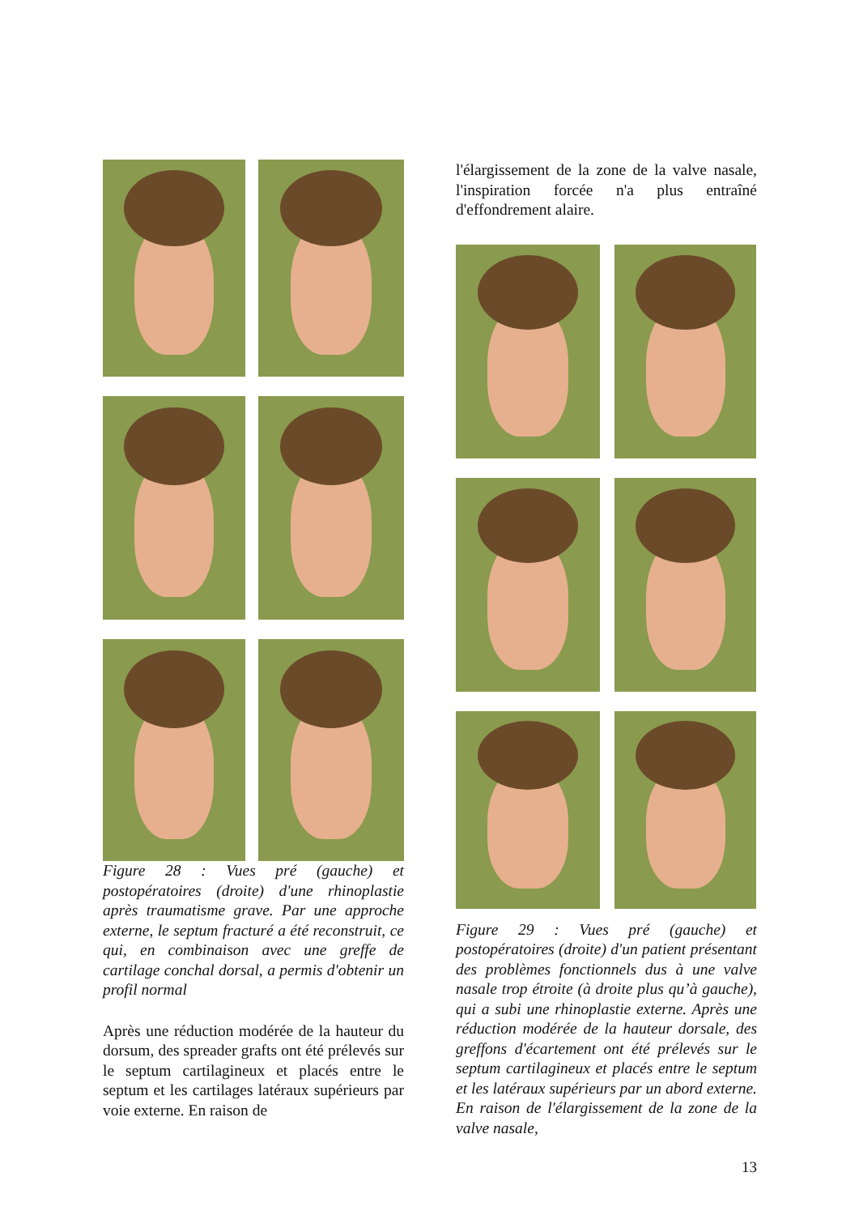Figure 28 : Vues pré (gauche) et postopératoires (droite) d'une rhinoplastie après traumatisme grave. Par une approche externe, le septum fracturé a été reconstruit, ce qui, en combinaison avec une greffe de cartilage conchal dorsal, a permis d'obtenir un profil normal
Après une réduction modérée de la hauteur du dorsum, des spreader grafts ont été prélevés sur le septum cartilagineux et placés entre le septum et les cartilages latéraux supérieurs par voie externe. En raison de
l'élargissement de la zone de la valve nasale, l'inspiration forcée n'a plus entraîné d'effondrement alaire.
Figure 29 : Vues pré (gauche) et postopératoires (droite) d'un patient présentant des problèmes fonctionnels dus à une valve nasale trop étroite (à droite plus qu’à gauche), qui a subi une rhinoplastie externe. Après une réduction modérée de la hauteur dorsale, des greffons d'écartement ont été prélevés sur le septum cartilagineux et placés entre le septum et les latéraux supérieurs par un abord externe. En raison de l'élargissement de la zone de la valve nasale,
13